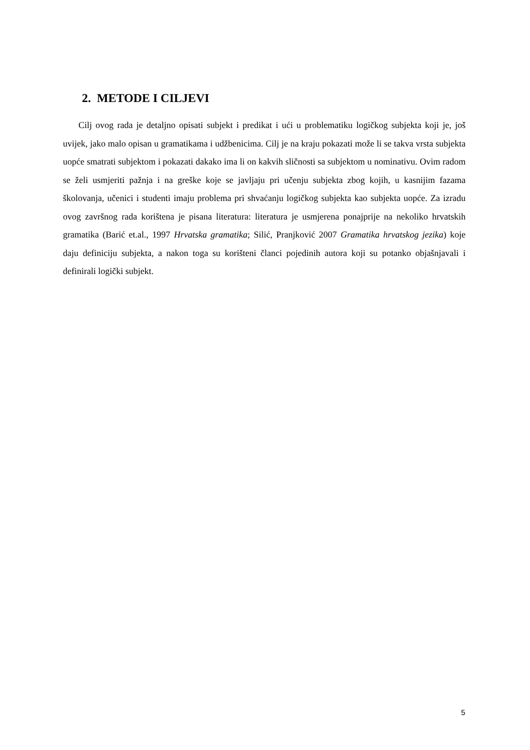2. METODE I CILJEVI
Cilj ovog rada je detaljno opisati subjekt i predikat i ući u problematiku logičkog subjekta koji je, još uvijek, jako malo opisan u gramatikama i udžbenicima. Cilj je na kraju pokazati može li se takva vrsta subjekta uopće smatrati subjektom i pokazati dakako ima li on kakvih sličnosti sa subjektom u nominativu. Ovim radom se želi usmjeriti pažnja i na greške koje se javljaju pri učenju subjekta zbog kojih, u kasnijim fazama školovanja, učenici i studenti imaju problema pri shvaćanju logičkog subjekta kao subjekta uopće. Za izradu ovog završnog rada korištena je pisana literatura: literatura je usmjerena ponajprije na nekoliko hrvatskih gramatika (Barić et.al., 1997 Hrvatska gramatika; Silić, Pranjković 2007 Gramatika hrvatskog jezika) koje daju definiciju subjekta, a nakon toga su korišteni članci pojedinih autora koji su potanko objašnjavali i definirali logički subjekt.
5